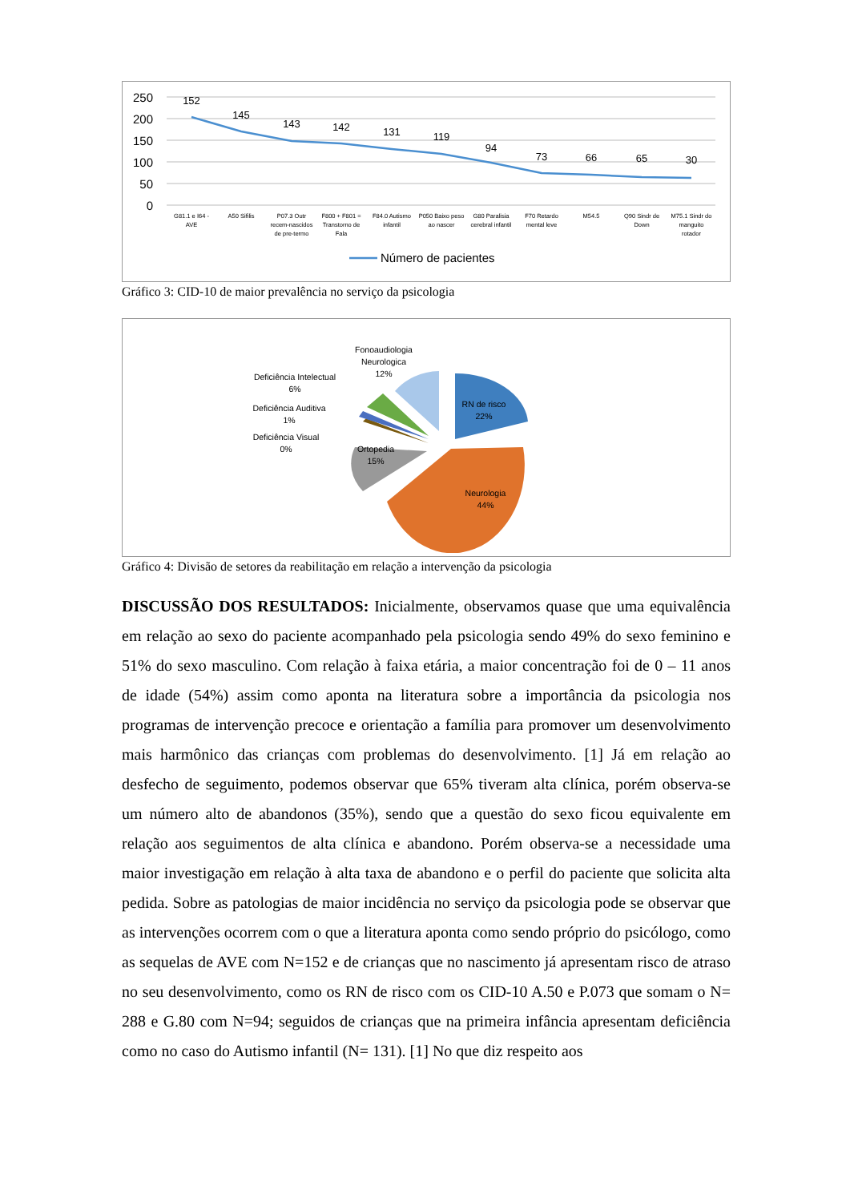250
200
150
100
50
0
152
145
143
142
131
119
94
73
66
65
30
G81.1 e I64 -
AVE
A50 Sifilis
P07.3 Outr
recem-nascidos
de pre-termo
F800 + F801 =
Transtorno de
Fala
F84.0 Autismo
infantil
P050 Baixo peso
ao nascer
G80 Paralisia
cerebral infantil
F70 Retardo
mental leve
M54.5
Q90 Sindr de
Down
M75.1 Sindr do
manguito
rotador
Número de pacientes
Gráfico 3: CID-10 de maior prevalência no serviço da psicologia
Fonoaudiologia
Neurologica
12%
Deficiência Intelectual
6%
Deficiência Auditiva
1%
Deficiência Visual
0%
RN de risco
22%
Ortopedia
15%
Neurologia
44%
Gráfico 4: Divisão de setores da reabilitação em relação a intervenção da psicologia
DISCUSSÃO DOS RESULTADOS: Inicialmente, observamos quase que uma equivalência em relação ao sexo do paciente acompanhado pela psicologia sendo 49% do sexo feminino e 51% do sexo masculino. Com relação à faixa etária, a maior concentração foi de 0 – 11 anos de idade (54%) assim como aponta na literatura sobre a importância da psicologia nos programas de intervenção precoce e orientação a família para promover um desenvolvimento mais harmônico das crianças com problemas do desenvolvimento. [1] Já em relação ao desfecho de seguimento, podemos observar que 65% tiveram alta clínica, porém observa-se um número alto de abandonos (35%), sendo que a questão do sexo ficou equivalente em relação aos seguimentos de alta clínica e abandono. Porém observa-se a necessidade uma maior investigação em relação à alta taxa de abandono e o perfil do paciente que solicita alta pedida. Sobre as patologias de maior incidência no serviço da psicologia pode se observar que as intervenções ocorrem com o que a literatura aponta como sendo próprio do psicólogo, como as sequelas de AVE com N=152 e de crianças que no nascimento já apresentam risco de atraso no seu desenvolvimento, como os RN de risco com os CID-10 A.50 e P.073 que somam o N= 288 e G.80 com N=94; seguidos de crianças que na primeira infância apresentam deficiência como no caso do Autismo infantil (N= 131). [1] No que diz respeito aos